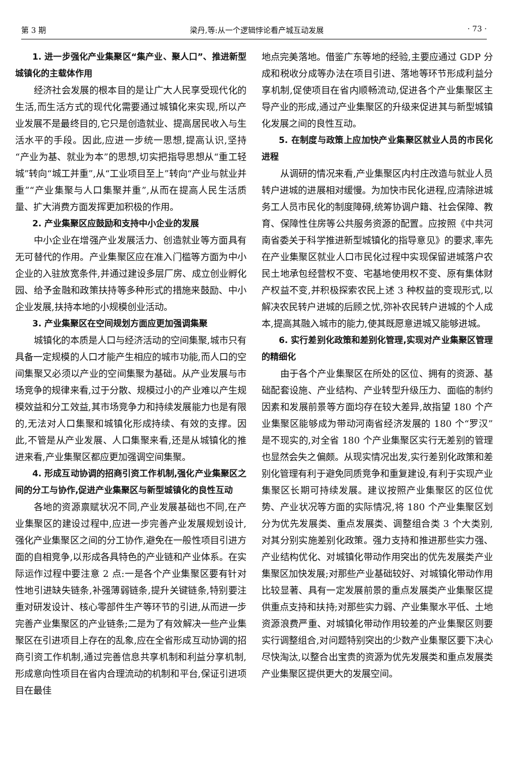第 3 期 梁丹,等:从一个逻辑悖论看产城互动发展 · 73 ·
1. 进一步强化产业集聚区“集产业、聚人口”、推进新型城镇化的主载体作用
经济社会发展的根本目的是让广大人民享受现代化的生活,而生活方式的现代化需要通过城镇化来实现,所以产业发展不是最终目的,它只是创造就业、提高居民收入与生活水平的手段。因此,应进一步统一思想,提高认识,坚持“产业为基、就业为本”的思想,切实把指导思想从“重工轻城”转向“城工并重”,从“工业项目至上”转向“产业与就业并重”“产业集聚与人口集聚并重”,从而在提高人民生活质量、扩大消费方面发挥更加积极的作用。
2. 产业集聚区应鼓励和支持中小企业的发展
中小企业在增强产业发展活力、创造就业等方面具有无可替代的作用。产业集聚区应在准入门槛等方面为中小企业的入驻放宽条件,并通过建设多层厂房、成立创业孵化园、给予金融和政策扶持等多种形式的措施来鼓励、中小企业发展,扶持本地的小规模创业活动。
3. 产业集聚区在空间规划方面应更加强调集聚
城镇化的本质是人口与经济活动的空间集聚,城市只有具备一定规模的人口才能产生相应的城市功能,而人口的空间集聚又必须以产业的空间集聚为基础。从产业发展与市场竞争的规律来看,过于分散、规模过小的产业难以产生规模效益和分工效益,其市场竞争力和持续发展能力也是有限的,无法对人口集聚和城镇化形成持续、有效的支撑。因此,不管是从产业发展、人口集聚来看,还是从城镇化的推进来看,产业集聚区都应更加强调空间集聚。
4. 形成互动协调的招商引资工作机制,强化产业集聚区之间的分工与协作,促进产业集聚区与新型城镇化的良性互动
各地的资源禀赋状况不同,产业发展基础也不同,在产业集聚区的建设过程中,应进一步完善产业发展规划设计,强化产业集聚区之间的分工协作,避免在一般性项目引进方面的自相竞争,以形成各具特色的产业链和产业体系。在实际运作过程中要注意 2 点:一是各个产业集聚区要有针对性地引进缺失链条,补强薄弱链条,提升关键链条,特别要注重对研发设计、核心零部件生产等环节的引进,从而进一步完善产业集聚区的产业链条;二是为了有效解决一些产业集聚区在引进项目上存在的乱象,应在全省形成互动协调的招商引资工作机制,通过完善信息共享机制和利益分享机制,形成意向性项目在省内合理流动的机制和平台,保证引进项目在最佳
地点完美落地。借鉴广东等地的经验,主要应通过 GDP 分成和税收分成等办法在项目引进、落地等环节形成利益分享机制,促使项目在省内顺畅流动,促进各个产业集聚区主导产业的形成,通过产业集聚区的升级来促进其与新型城镇化发展之间的良性互动。
5. 在制度与政策上应加快产业集聚区就业人员的市民化进程
从调研的情况来看,产业集聚区内村庄改造与就业人员转户进城的进展相对缓慢。为加快市民化进程,应清除进城务工人员市民化的制度障碍,统筹协调户籍、社会保障、教育、保障性住房等公共服务资源的配置。应按照《中共河南省委关于科学推进新型城镇化的指导意见》的要求,率先在产业集聚区就业人口市民化过程中实现保留进城落户农民土地承包经营权不变、宅基地使用权不变、原有集体财产权益不变,并积极探索农民上述 3 种权益的变现形式,以解决农民转户进城的后顾之忧,弥补农民转户进城的个人成本,提高其融入城市的能力,使其既愿意进城又能够进城。
6. 实行差别化政策和差别化管理,实现对产业集聚区管理的精细化
由于各个产业集聚区在所处的区位、拥有的资源、基础配套设施、产业结构、产业转型升级压力、面临的制约因素和发展前景等方面均存在较大差异,故指望 180 个产业集聚区能够成为带动河南省经济发展的 180 个“罗汉”是不现实的,对全省 180 个产业集聚区实行无差别的管理也显然会失之偏颇。从现实情况出发,实行差别化政策和差别化管理有利于避免同质竞争和重复建设,有利于实现产业集聚区长期可持续发展。建议按照产业集聚区的区位优势、产业状况等方面的实际情况,将 180 个产业集聚区划分为优先发展类、重点发展类、调整组合类 3 个大类别,对其分别实施差别化政策。强力支持和推进那些实力强、产业结构优化、对城镇化带动作用突出的优先发展类产业集聚区加快发展;对那些产业基础较好、对城镇化带动作用比较显著、具有一定发展前景的重点发展类产业集聚区提供重点支持和扶持;对那些实力弱、产业集聚水平低、土地资源浪费严重、对城镇化带动作用较差的产业集聚区则要实行调整组合,对问题特别突出的少数产业集聚区要下决心尽快淘汰,以整合出宝贵的资源为优先发展类和重点发展类产业集聚区提供更大的发展空间。